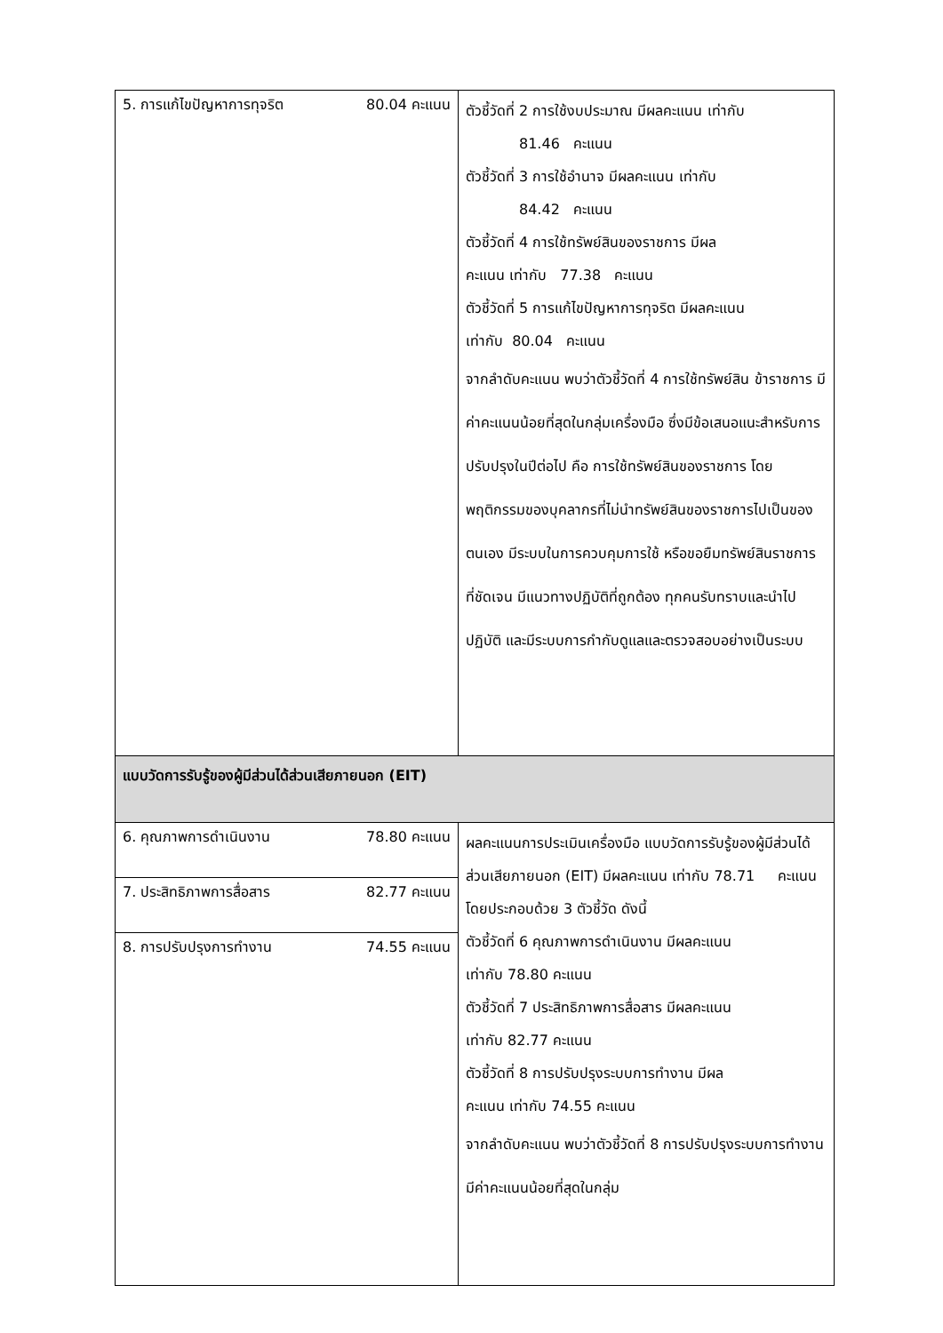| 5. การแก้ไขปัญหาการทุจริต 80.04 คะแนน | ตัวชี้วัดที่ 2 การใช้งบประมาณ มีผลคะแนน เท่ากับ 81.46 คะแนน ตัวชี้วัดที่ 3 การใช้อำนาจ มีผลคะแนน เท่ากับ 84.42 คะแนน ตัวชี้วัดที่ 4 การใช้ทรัพย์สินของราชการ มีผล คะแนน เท่ากับ 77.38 คะแนน ตัวชี้วัดที่ 5 การแก้ไขปัญหาการทุจริต มีผลคะแนน เท่ากับ 80.04 คะแนน จากลำดับคะแนน พบว่าตัวชี้วัดที่ 4 การใช้ทรัพย์สิน ข้าราชการ มีค่าคะแนนน้อยที่สุดในกลุ่มเครื่องมือ ซึ่งมีข้อเสนอแนะสำหรับการปรับปรุงในปีต่อไป คือ การใช้ทรัพย์สินของราชการ โดยพฤติกรรมของบุคลากรที่ไม่นำทรัพย์สินของราชการไปเป็นของตนเอง มีระบบในการควบคุมการใช้ หรือขอยืมทรัพย์สินราชการ ที่ชัดเจน มีแนวทางปฏิบัติที่ถูกต้อง ทุกคนรับทราบและนำไปปฏิบัติ และมีระบบการกำกับดูแลและตรวจสอบอย่างเป็นระบบ |
| แบบวัดการรับรู้ของผู้มีส่วนได้ส่วนเสียภายนอก (EIT) | |
| 6. คุณภาพการดำเนินงาน 78.80 คะแนน 7. ประสิทธิภาพการสื่อสาร 82.77 คะแนน 8. การปรับปรุงการทำงาน 74.55 คะแนน | ผลคะแนนการประเมินเครื่องมือ แบบวัดการรับรู้ของผู้มีส่วนได้ส่วนเสียภายนอก (EIT) มีผลคะแนน เท่ากับ 78.71 คะแนน โดยประกอบด้วย 3 ตัวชี้วัด ดังนี้ ตัวชี้วัดที่ 6 คุณภาพการดำเนินงาน มีผลคะแนน เท่ากับ 78.80 คะแนน ตัวชี้วัดที่ 7 ประสิทธิภาพการสื่อสาร มีผลคะแนน เท่ากับ 82.77 คะแนน ตัวชี้วัดที่ 8 การปรับปรุงระบบการทำงาน มีผล คะแนน เท่ากับ 74.55 คะแนน จากลำดับคะแนน พบว่าตัวชี้วัดที่ 8 การปรับปรุงระบบการทำงาน มีค่าคะแนนน้อยที่สุดในกลุ่ม |